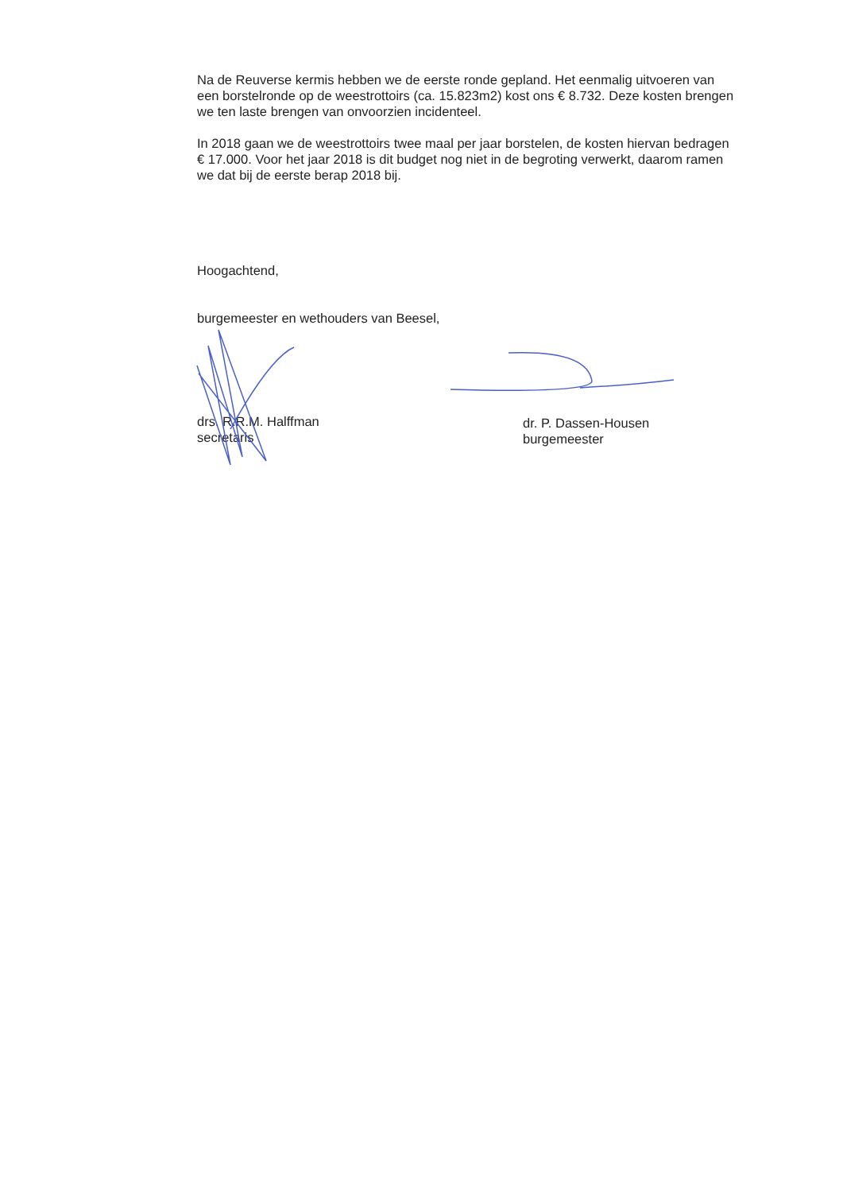Na de Reuverse kermis hebben we de eerste ronde gepland. Het eenmalig uitvoeren van een borstelronde op de weestrottoirs (ca. 15.823m2) kost ons € 8.732. Deze kosten brengen we ten laste brengen van onvoorzien incidenteel.
In 2018 gaan we de weestrottoirs twee maal per jaar borstelen, de kosten hiervan bedragen € 17.000. Voor het jaar 2018 is dit budget nog niet in de begroting verwerkt, daarom ramen we dat bij de eerste berap 2018 bij.
Hoogachtend,
burgemeester en wethouders van Beesel,
drs. R.R.M. Halffman
secretaris
dr. P. Dassen-Housen
burgemeester